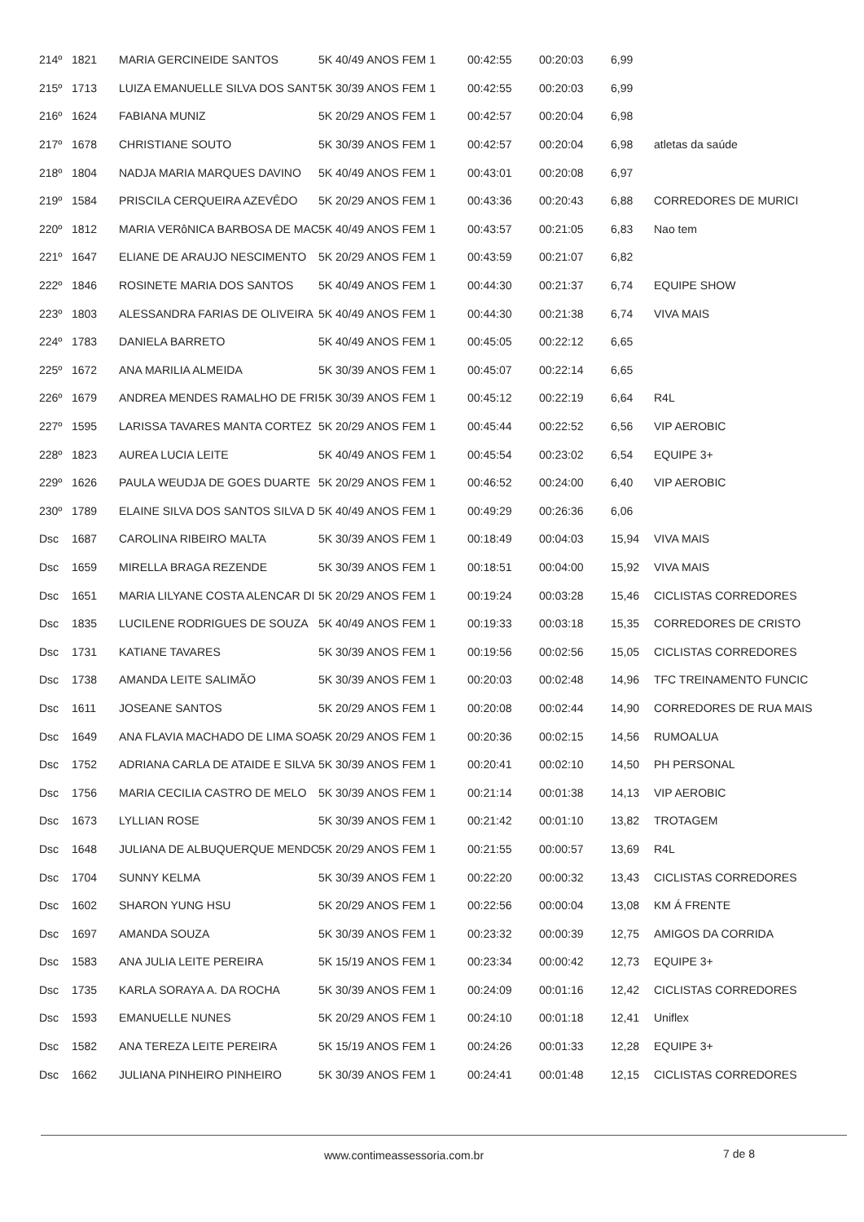| 214º | 1821 | MARIA GERCINEIDE SANTOS | 5K 40/49 ANOS FEM 1 | 00:42:55 | 00:20:03 | 6,99 | |
| 215º | 1713 | LUIZA EMANUELLE SILVA DOS SANT | 5K 30/39 ANOS FEM 1 | 00:42:55 | 00:20:03 | 6,99 | |
| 216º | 1624 | FABIANA MUNIZ | 5K 20/29 ANOS FEM 1 | 00:42:57 | 00:20:04 | 6,98 | |
| 217º | 1678 | CHRISTIANE SOUTO | 5K 30/39 ANOS FEM 1 | 00:42:57 | 00:20:04 | 6,98 | atletas da saúde |
| 218º | 1804 | NADJA MARIA MARQUES DAVINO | 5K 40/49 ANOS FEM 1 | 00:43:01 | 00:20:08 | 6,97 | |
| 219º | 1584 | PRISCILA CERQUEIRA AZEVÊDO | 5K 20/29 ANOS FEM 1 | 00:43:36 | 00:20:43 | 6,88 | CORREDORES DE MURICI |
| 220º | 1812 | MARIA VERôNICA BARBOSA DE MAC | 5K 40/49 ANOS FEM 1 | 00:43:57 | 00:21:05 | 6,83 | Nao tem |
| 221º | 1647 | ELIANE DE ARAUJO NESCIMENTO | 5K 20/29 ANOS FEM 1 | 00:43:59 | 00:21:07 | 6,82 | |
| 222º | 1846 | ROSINETE MARIA DOS SANTOS | 5K 40/49 ANOS FEM 1 | 00:44:30 | 00:21:37 | 6,74 | EQUIPE SHOW |
| 223º | 1803 | ALESSANDRA FARIAS DE OLIVEIRA | 5K 40/49 ANOS FEM 1 | 00:44:30 | 00:21:38 | 6,74 | VIVA MAIS |
| 224º | 1783 | DANIELA BARRETO | 5K 40/49 ANOS FEM 1 | 00:45:05 | 00:22:12 | 6,65 | |
| 225º | 1672 | ANA MARILIA ALMEIDA | 5K 30/39 ANOS FEM 1 | 00:45:07 | 00:22:14 | 6,65 | |
| 226º | 1679 | ANDREA MENDES RAMALHO DE FRI | 5K 30/39 ANOS FEM 1 | 00:45:12 | 00:22:19 | 6,64 | R4L |
| 227º | 1595 | LARISSA TAVARES MANTA CORTEZ | 5K 20/29 ANOS FEM 1 | 00:45:44 | 00:22:52 | 6,56 | VIP AEROBIC |
| 228º | 1823 | AUREA LUCIA LEITE | 5K 40/49 ANOS FEM 1 | 00:45:54 | 00:23:02 | 6,54 | EQUIPE 3+ |
| 229º | 1626 | PAULA WEUDJA DE GOES DUARTE | 5K 20/29 ANOS FEM 1 | 00:46:52 | 00:24:00 | 6,40 | VIP AEROBIC |
| 230º | 1789 | ELAINE SILVA DOS SANTOS SILVA D | 5K 40/49 ANOS FEM 1 | 00:49:29 | 00:26:36 | 6,06 | |
| Dsc | 1687 | CAROLINA RIBEIRO MALTA | 5K 30/39 ANOS FEM 1 | 00:18:49 | 00:04:03 | 15,94 | VIVA MAIS |
| Dsc | 1659 | MIRELLA BRAGA REZENDE | 5K 30/39 ANOS FEM 1 | 00:18:51 | 00:04:00 | 15,92 | VIVA MAIS |
| Dsc | 1651 | MARIA LILYANE COSTA ALENCAR DI | 5K 20/29 ANOS FEM 1 | 00:19:24 | 00:03:28 | 15,46 | CICLISTAS CORREDORES |
| Dsc | 1835 | LUCILENE RODRIGUES DE SOUZA | 5K 40/49 ANOS FEM 1 | 00:19:33 | 00:03:18 | 15,35 | CORREDORES DE CRISTO |
| Dsc | 1731 | KATIANE TAVARES | 5K 30/39 ANOS FEM 1 | 00:19:56 | 00:02:56 | 15,05 | CICLISTAS CORREDORES |
| Dsc | 1738 | AMANDA LEITE SALIMÃO | 5K 30/39 ANOS FEM 1 | 00:20:03 | 00:02:48 | 14,96 | TFC TREINAMENTO FUNCIC |
| Dsc | 1611 | JOSEANE SANTOS | 5K 20/29 ANOS FEM 1 | 00:20:08 | 00:02:44 | 14,90 | CORREDORES DE RUA MAIS |
| Dsc | 1649 | ANA FLAVIA MACHADO DE LIMA SOA | 5K 20/29 ANOS FEM 1 | 00:20:36 | 00:02:15 | 14,56 | RUMOALUA |
| Dsc | 1752 | ADRIANA CARLA DE ATAIDE E SILVA | 5K 30/39 ANOS FEM 1 | 00:20:41 | 00:02:10 | 14,50 | PH PERSONAL |
| Dsc | 1756 | MARIA CECILIA CASTRO DE MELO | 5K 30/39 ANOS FEM 1 | 00:21:14 | 00:01:38 | 14,13 | VIP AEROBIC |
| Dsc | 1673 | LYLLIAN ROSE | 5K 30/39 ANOS FEM 1 | 00:21:42 | 00:01:10 | 13,82 | TROTAGEM |
| Dsc | 1648 | JULIANA DE ALBUQUERQUE MENDO | 5K 20/29 ANOS FEM 1 | 00:21:55 | 00:00:57 | 13,69 | R4L |
| Dsc | 1704 | SUNNY KELMA | 5K 30/39 ANOS FEM 1 | 00:22:20 | 00:00:32 | 13,43 | CICLISTAS CORREDORES |
| Dsc | 1602 | SHARON YUNG HSU | 5K 20/29 ANOS FEM 1 | 00:22:56 | 00:00:04 | 13,08 | KM Á FRENTE |
| Dsc | 1697 | AMANDA SOUZA | 5K 30/39 ANOS FEM 1 | 00:23:32 | 00:00:39 | 12,75 | AMIGOS DA CORRIDA |
| Dsc | 1583 | ANA JULIA LEITE PEREIRA | 5K 15/19 ANOS FEM 1 | 00:23:34 | 00:00:42 | 12,73 | EQUIPE 3+ |
| Dsc | 1735 | KARLA SORAYA A. DA ROCHA | 5K 30/39 ANOS FEM 1 | 00:24:09 | 00:01:16 | 12,42 | CICLISTAS CORREDORES |
| Dsc | 1593 | EMANUELLE NUNES | 5K 20/29 ANOS FEM 1 | 00:24:10 | 00:01:18 | 12,41 | Uniflex |
| Dsc | 1582 | ANA TEREZA LEITE PEREIRA | 5K 15/19 ANOS FEM 1 | 00:24:26 | 00:01:33 | 12,28 | EQUIPE 3+ |
| Dsc | 1662 | JULIANA PINHEIRO PINHEIRO | 5K 30/39 ANOS FEM 1 | 00:24:41 | 00:01:48 | 12,15 | CICLISTAS CORREDORES |
www.contimeassessoria.com.br 7 de 8